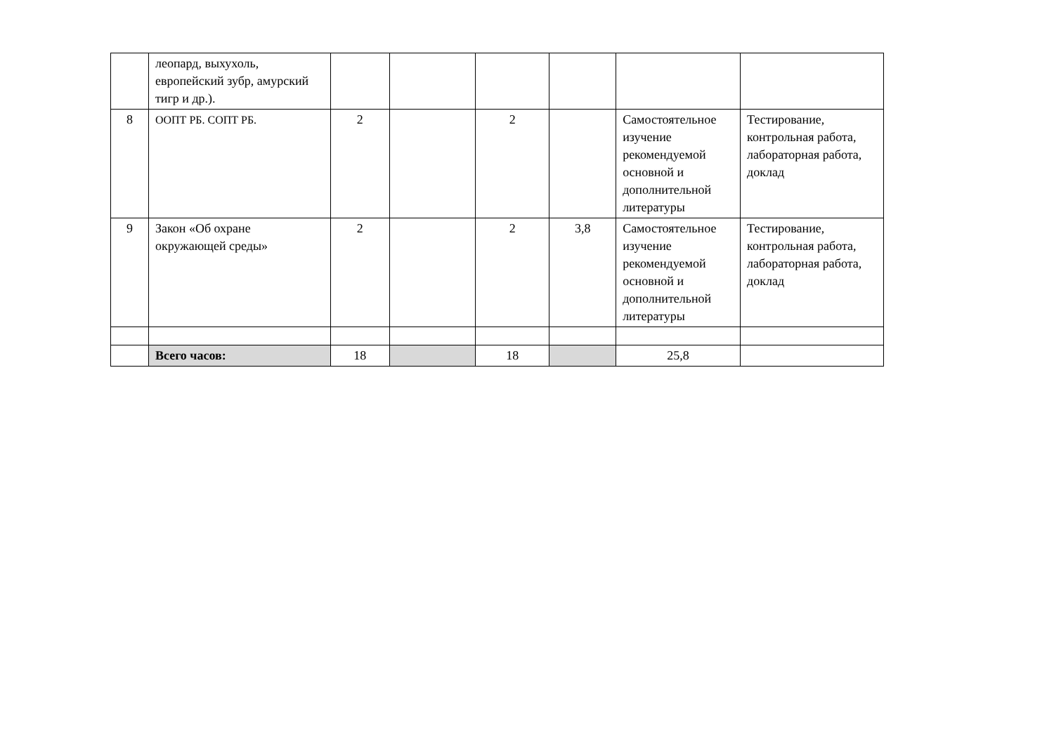| | леопард, выхухоль, европейский зубр, амурский тигр и др.). | | | | | | |
| 8 | ООПТ РБ. СОПТ РБ. | 2 | | 2 | | Самостоятельное изучение рекомендуемой основной и дополнительной литературы | Тестирование, контрольная работа, лабораторная работа, доклад |
| 9 | Закон «Об охране окружающей среды» | 2 | | 2 | 3,8 | Самостоятельное изучение рекомендуемой основной и дополнительной литературы | Тестирование, контрольная работа, лабораторная работа, доклад |
| | Всего часов: | 18 | | 18 | | 25,8 | |